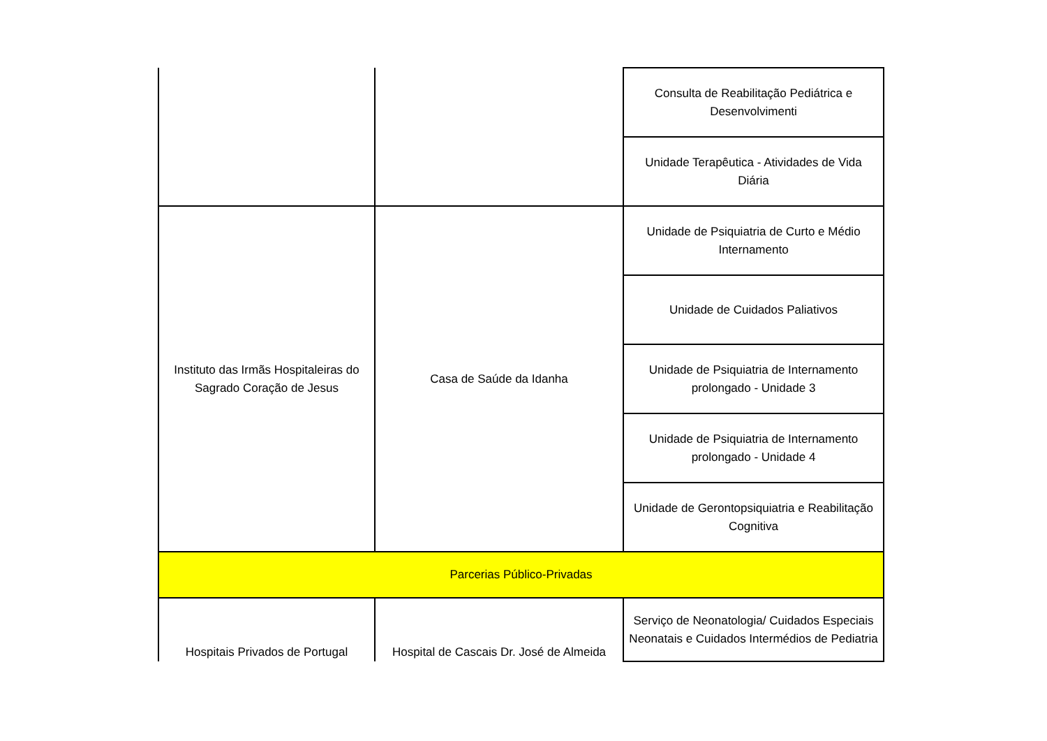| | | Consulta de Reabilitação Pediátrica e Desenvolvimenti |
| | | Unidade Terapêutica - Atividades de Vida Diária |
| Instituto das Irmãs Hospitaleiras do Sagrado Coração de Jesus | Casa de Saúde da Idanha | Unidade de Psiquiatria de Curto e Médio Internamento |
| | | Unidade de Cuidados Paliativos |
| | | Unidade de Psiquiatria de Internamento prolongado - Unidade 3 |
| | | Unidade de Psiquiatria de Internamento prolongado - Unidade 4 |
| | | Unidade de Gerontopsiquiatria e Reabilitação Cognitiva |
| Parcerias Público-Privadas | | |
| Hospitais Privados de Portugal | Hospital de Cascais Dr. José de Almeida | Serviço de Neonatologia/ Cuidados Especiais Neonatais e Cuidados Intermédios de Pediatria |